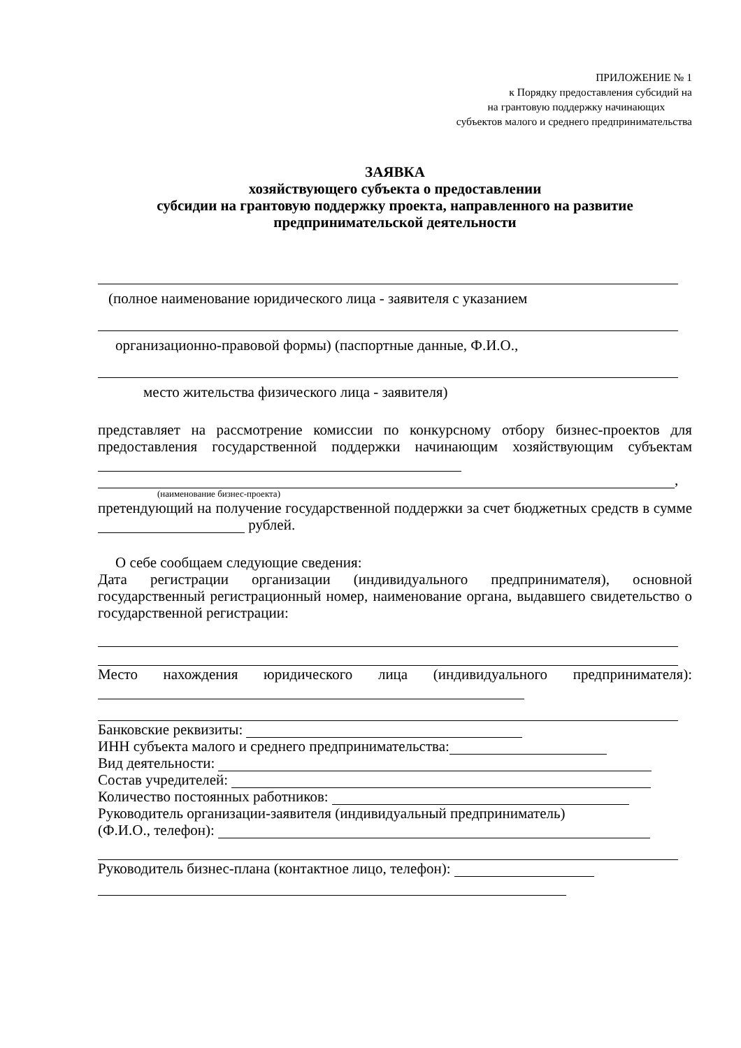ПРИЛОЖЕНИЕ № 1
к Порядку предоставления субсидий на
на грантовую поддержку начинающих
субъектов малого и среднего предпринимательства
ЗАЯВКА
хозяйствующего субъекта о предоставлении
субсидии на грантовую поддержку проекта, направленного на развитие
предпринимательской деятельности
(полное наименование юридического лица - заявителя с указанием
организационно-правовой формы) (паспортные данные, Ф.И.О.,
место жительства физического лица - заявителя)
представляет на рассмотрение комиссии по конкурсному отбору бизнес-проектов для предоставления государственной поддержки начинающим хозяйствующим субъектам
,
(наименование бизнес-проекта)
претендующий на получение государственной поддержки за счет бюджетных средств в сумме рублей.
О себе сообщаем следующие сведения:
Дата регистрации организации (индивидуального предпринимателя), основной государственный регистрационный номер, наименование органа, выдавшего свидетельство о государственной регистрации:
Место нахождения юридического лица (индивидуального предпринимателя):
Банковские реквизиты:
ИНН субъекта малого и среднего предпринимательства:
Вид деятельности:
Состав учредителей:
Количество постоянных работников:
Руководитель организации-заявителя (индивидуальный предприниматель)
(Ф.И.О., телефон):
Руководитель бизнес-плана (контактное лицо, телефон):